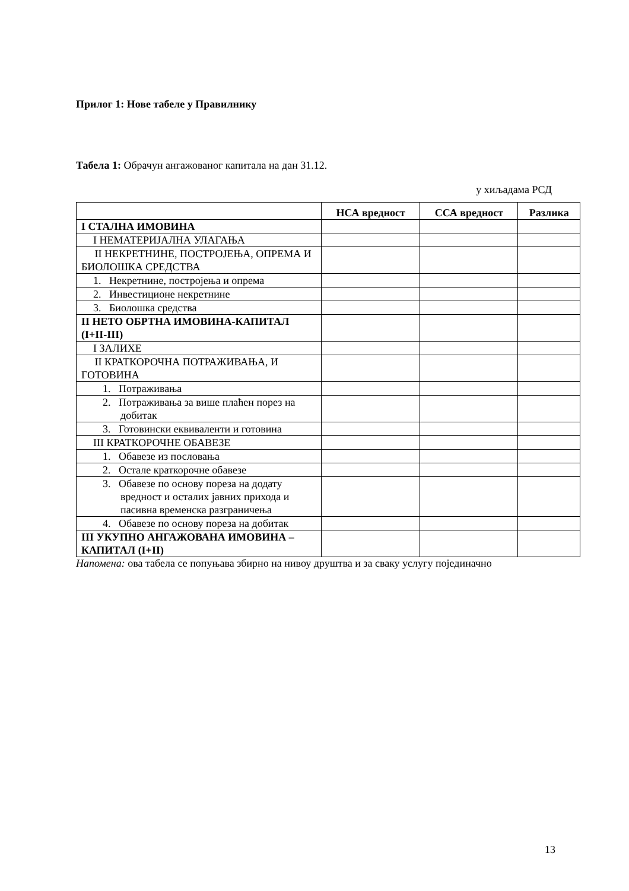Прилог 1: Нове табеле у Правилнику
Табела 1: Обрачун ангажованог капитала на дан 31.12.
у хиљадама РСД
| | НСА вредност | ССА вредност | Разлика |
| --- | --- | --- | --- |
| I СТАЛНА ИМОВИНА | | | |
| I НЕМАТЕРИЈАЛНА УЛАГАЊА | | | |
| II НЕКРЕТНИНЕ, ПОСТРОЈЕЊА, ОПРЕМА И БИОЛОШКА СРЕДСТВА | | | |
| 1. Некретнине, постројења и опрема | | | |
| 2. Инвестиционе некретнине | | | |
| 3. Биолошка средства | | | |
| II НЕТО ОБРТНА ИМОВИНА-КАПИТАЛ (I+II-III) | | | |
| I ЗАЛИХЕ | | | |
| II КРАТКОРОЧНА ПОТРАЖИВАЊА, И ГОТОВИНА | | | |
| 1. Потраживања | | | |
| 2. Потраживања за више плаћен порез на добитак | | | |
| 3. Готовински еквиваленти и готовина | | | |
| III КРАТКОРОЧНЕ ОБАВЕЗЕ | | | |
| 1. Обавезе из пословања | | | |
| 2. Остале краткорочне обавезе | | | |
| 3. Обавезе по основу пореза на додату вредност и осталих јавних прихода и пасивна временска разграничења | | | |
| 4. Обавезе по основу пореза на добитак | | | |
| III УКУПНО АНГАЖОВАНА ИМОВИНА – КАПИТАЛ (I+II) | | | |
Напомена: ова табела се попуњава збирно на нивоу друштва и за сваку услугу појединачно
13